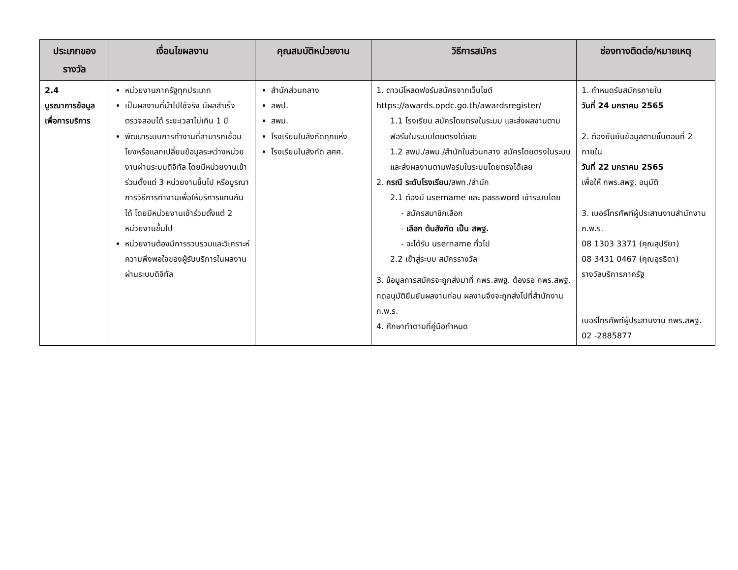| ประเภทของรางวัล | เงื่อนไขผลงาน | คุณสมบัติหน่วยงาน | วิธีการสมัคร | ช่องทางติดต่อ/หมายเหตุ |
| --- | --- | --- | --- | --- |
| 2.4 บูรณาการข้อมูลเพื่อการบริการ | หน่วยงานภาครัฐทุกประเภท เป็นผลงานที่นำไปใช้จริง มีผลสำเร็จ ตรวจสอบได้ ระยะเวลาไม่เกิน 1 ปี พัฒนาระบบการทำงานที่สามารถเชื่อมโยงหรือแลกเปลี่ยนข้อมูลระหว่างหน่วยงานผ่านระบบดิจิทัล โดยมีหน่วยงานเข้าร่วมตั้งแต่ 3 หน่วยงานขึ้นไป หรือบูรณาการวิธีการทำงานเพื่อให้บริการแทนกันได้ โดยมีหน่วยงานเข้าร่วมตั้งแต่ 2 หน่วยงานขึ้นไป หน่วยงานต้องมีการรวบรวมและวิเคราะห์ความพึงพอใจของผู้รับบริการในผลงานผ่านระบบดิจิทัล | สำนักส่วนกลาง สพป. สพม. โรงเรียนในสังกัดทุกแห่ง โรงเรียนในสังกัด สศศ. | 1. ดาวน์โหลดฟอร์มสมัครจากเว็บไซต์ https://awards.opdc.go.th/awardsregister/ 1.1 โรงเรียน สมัครโดยตรงในระบบ และส่งผลงานตามฟอร์มในระบบโดยตรงได้เลย 1.2 สพป./สพม./สำนักในส่วนกลาง สมัครโดยตรงในระบบ และส่งผลงานตามฟอร์มในระบบโดยตรงได้เลย 2. กรณี ระดับโรงเรียน /สพท./สำนัก 2.1 ต้องมี username และ password เข้าระบบโดย - สมัครสมาชิกเลือก - เลือก ต้นสังกัด เป็น สพฐ. - จะได้รับ username ทั่วไป 2.2 เข้าสู่ระบบ สมัครรางวัล 3. ข้อมูลการสมัครจะถูกส่งมาที่ กพร.สพฐ. ต้องรอ กพร.สพฐ. กดอนุมัติยืนยันผลงานก่อน ผลงานจึงจะถูกส่งไปที่สำนักงาน ก.พ.ร. 4. ศึกษาทำตามที่คู่มือกำหนด | 1. กำหนดรับสมัครภายใน วันที่ 24 มกราคม 2565 2. ต้องยืนยันข้อมูลตามขั้นตอนที่ 2 ภายใน วันที่ 22 มกราคม 2565 เพื่อให้ กพร.สพฐ. อนุมัติ 3. เบอร์โทรศัพท์ผู้ประสานงานสำนักงาน ก.พ.ร. 08 1303 3371 (คุณสุปรียา) 08 3431 0467 (คุณอุรธิดา) รางวัลบริการภาครัฐ เบอร์โทรศัพท์ผู้ประสานงาน กพร.สพฐ. 02 -2885877 |